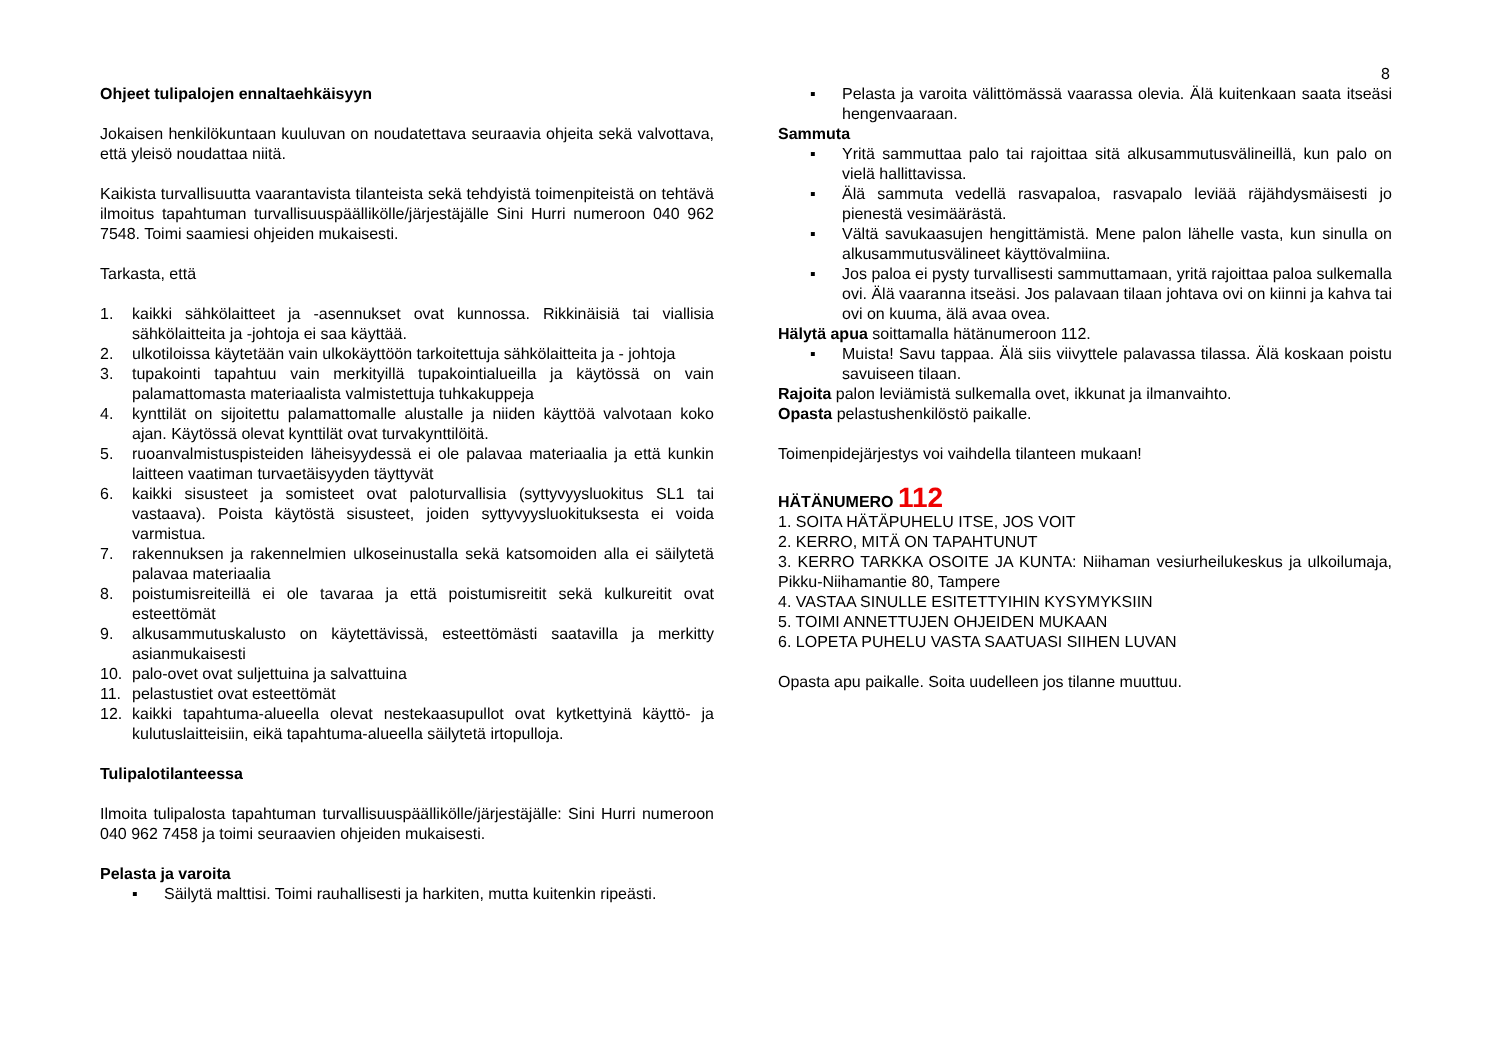8
Ohjeet tulipalojen ennaltaehkäisyyn
Jokaisen henkilökuntaan kuuluvan on noudatettava seuraavia ohjeita sekä valvottava, että yleisö noudattaa niitä.
Kaikista turvallisuutta vaarantavista tilanteista sekä tehdyistä toimenpiteistä on tehtävä ilmoitus tapahtuman turvallisuuspäällikölle/järjestäjälle Sini Hurri numeroon 040 962 7548. Toimi saamiesi ohjeiden mukaisesti.
Tarkasta, että
1. kaikki sähkölaitteet ja -asennukset ovat kunnossa. Rikkinäisiä tai viallisia sähkölaitteita ja -johtoja ei saa käyttää.
2. ulkotiloissa käytetään vain ulkokäyttöön tarkoitettuja sähkölaitteita ja - johtoja
3. tupakointi tapahtuu vain merkityillä tupakointialueilla ja käytössä on vain palamattomasta materiaalista valmistettuja tuhkakuppeja
4. kynttilät on sijoitettu palamattomalle alustalle ja niiden käyttöä valvotaan koko ajan. Käytössä olevat kynttilät ovat turvakynttilöitä.
5. ruoanvalmistuspisteiden läheisyydessä ei ole palavaa materiaalia ja että kunkin laitteen vaatiman turvaetäisyyden täyttyvät
6. kaikki sisusteet ja somisteet ovat paloturvallisia (syttyvyysluokitus SL1 tai vastaava). Poista käytöstä sisusteet, joiden syttyvyysluokituksesta ei voida varmistua.
7. rakennuksen ja rakennelmien ulkoseinustalla sekä katsomoiden alla ei säilytetä palavaa materiaalia
8. poistumisreiteillä ei ole tavaraa ja että poistumisreitit sekä kulkureitit ovat esteettömät
9. alkusammutuskalusto on käytettävissä, esteettömästi saatavilla ja merkitty asianmukaisesti
10. palo-ovet ovat suljettuina ja salvattuina
11. pelastustiet ovat esteettömät
12. kaikki tapahtuma-alueella olevat nestekaasupullot ovat kytkettyinä käyttö- ja kulutuslaitteisiin, eikä tapahtuma-alueella säilytetä irtopulloja.
Tulipalotilanteessa
Ilmoita tulipalosta tapahtuman turvallisuuspäällikölle/järjestäjälle: Sini Hurri numeroon 040 962 7458 ja toimi seuraavien ohjeiden mukaisesti.
Pelasta ja varoita
▪ Säilytä malttisi. Toimi rauhallisesti ja harkiten, mutta kuitenkin ripeästi.
▪ Pelasta ja varoita välittömässä vaarassa olevia. Älä kuitenkaan saata itseäsi hengenvaaraan.
Sammuta
▪ Yritä sammuttaa palo tai rajoittaa sitä alkusammutusvälineillä, kun palo on vielä hallittavissa.
▪ Älä sammuta vedellä rasvapaloa, rasvapalo leviää räjähdysmäisesti jo pienestä vesimäärästä.
▪ Vältä savukaasujen hengittämistä. Mene palon lähelle vasta, kun sinulla on alkusammutusvälineet käyttövalmiina.
▪ Jos paloa ei pysty turvallisesti sammuttamaan, yritä rajoittaa paloa sulkemalla ovi. Älä vaaranna itseäsi. Jos palavaan tilaan johtava ovi on kiinni ja kahva tai ovi on kuuma, älä avaa ovea.
Hälytä apua soittamalla hätänumeroon 112.
▪ Muista! Savu tappaa. Älä siis viivyttele palavassa tilassa. Älä koskaan poistu savuiseen tilaan.
Rajoita palon leviämistä sulkemalla ovet, ikkunat ja ilmanvaihto.
Opasta pelastushenkilöstö paikalle.
Toimenpidejärjestys voi vaihdella tilanteen mukaan!
HÄTÄNUMERO 112
1. SOITA HÄTÄPUHELU ITSE, JOS VOIT
2. KERRO, MITÄ ON TAPAHTUNUT
3. KERRO TARKKA OSOITE JA KUNTA: Niihaman vesiurheilukeskus ja ulkoilumaja, Pikku-Niihamantie 80, Tampere
4. VASTAA SINULLE ESITETTYIHIN KYSYMYKSIIN
5. TOIMI ANNETTUJEN OHJEIDEN MUKAAN
6. LOPETA PUHELU VASTA SAATUASI SIIHEN LUVAN
Opasta apu paikalle. Soita uudelleen jos tilanne muuttuu.